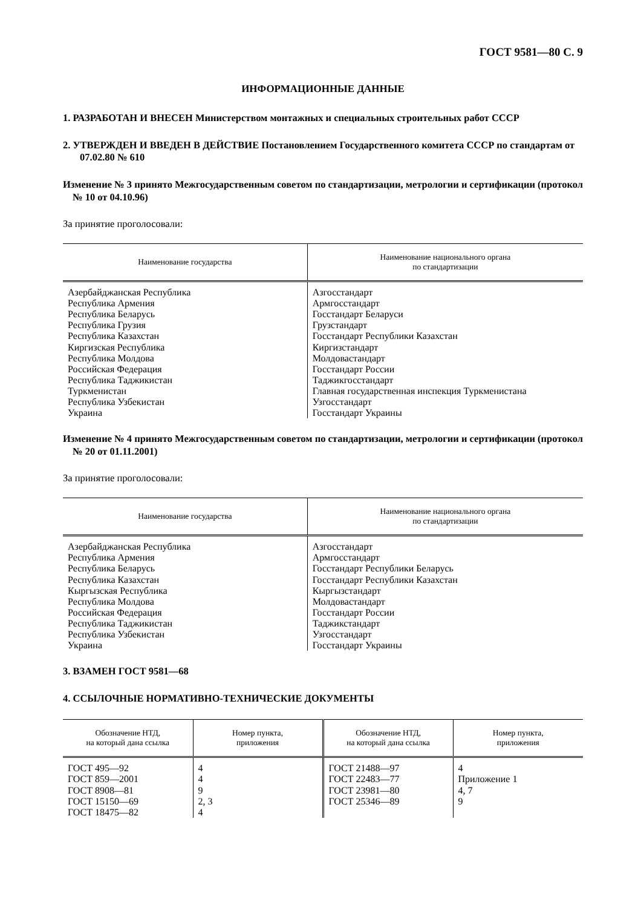ГОСТ 9581—80 С. 9
ИНФОРМАЦИОННЫЕ ДАННЫЕ
1. РАЗРАБОТАН И ВНЕСЕН Министерством монтажных и специальных строительных работ СССР
2. УТВЕРЖДЕН И ВВЕДЕН В ДЕЙСТВИЕ Постановлением Государственного комитета СССР по стандартам от 07.02.80 № 610
Изменение № 3 принято Межгосударственным советом по стандартизации, метрологии и сертификации (протокол № 10 от 04.10.96)
За принятие проголосовали:
| Наименование государства | Наименование национального органа по стандартизации |
| --- | --- |
| Азербайджанская Республика Республика Армения Республика Беларусь Республика Грузия Республика Казахстан Киргизская Республика Республика Молдова Российская Федерация Республика Таджикистан Туркменистан Республика Узбекистан Украина | Азгосстандарт Армгосстандарт Госстандарт Беларуси Грузстандарт Госстандарт Республики Казахстан Киргизстандарт Молдовастандарт Госстандарт России Таджикгосстандарт Главная государственная инспекция Туркменистана Узгосстандарт Госстандарт Украины |
Изменение № 4 принято Межгосударственным советом по стандартизации, метрологии и сертификации (протокол № 20 от 01.11.2001)
За принятие проголосовали:
| Наименование государства | Наименование национального органа по стандартизации |
| --- | --- |
| Азербайджанская Республика Республика Армения Республика Беларусь Республика Казахстан Кыргызская Республика Республика Молдова Российская Федерация Республика Таджикистан Республика Узбекистан Украина | Азгосстандарт Армгосстандарт Госстандарт Республики Беларусь Госстандарт Республики Казахстан Кыргызстандарт Молдовастандарт Госстандарт России Таджикстандарт Узгосстандарт Госстандарт Украины |
3. ВЗАМЕН ГОСТ 9581—68
4. ССЫЛОЧНЫЕ НОРМАТИВНО-ТЕХНИЧЕСКИЕ ДОКУМЕНТЫ
| Обозначение НТД, на который дана ссылка | Номер пункта, приложения | Обозначение НТД, на который дана ссылка | Номер пункта, приложения |
| --- | --- | --- | --- |
| ГОСТ 495—92 ГОСТ 859—2001 ГОСТ 8908—81 ГОСТ 15150—69 ГОСТ 18475—82 | 4 4 9 2, 3 4 | ГОСТ 21488—97 ГОСТ 22483—77 ГОСТ 23981—80 ГОСТ 25346—89 | 4 Приложение 1 4, 7 9 |